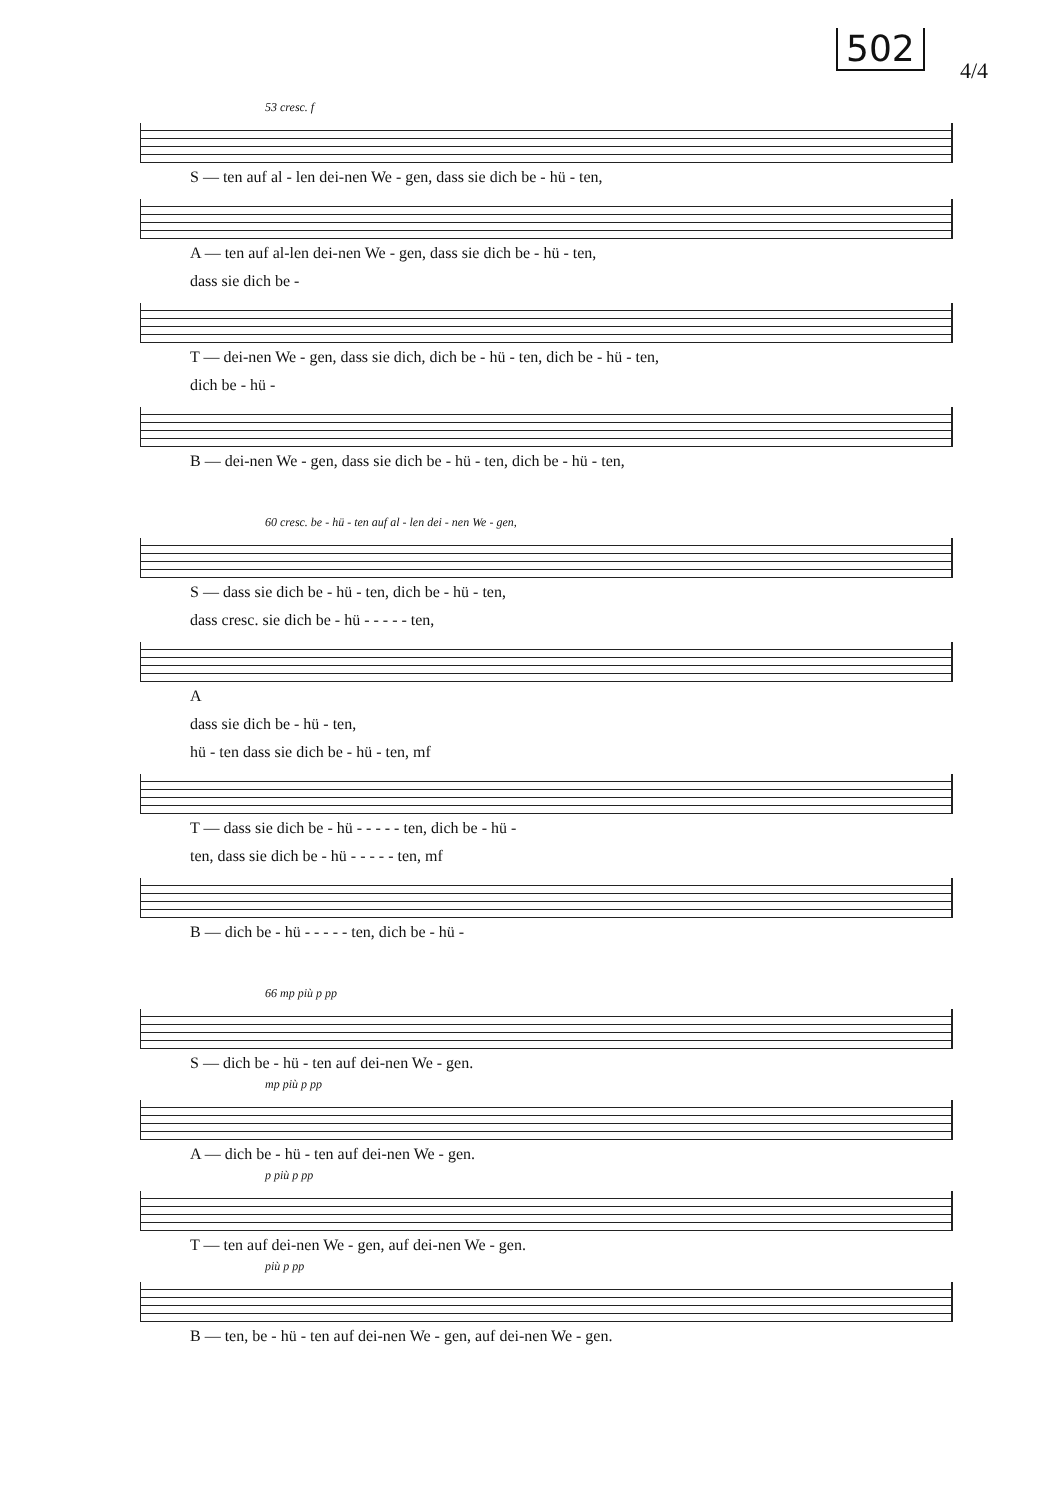502
4/4
53 cresc. f
S — ten auf al - len dei-nen We - gen, dass sie dich be - hü - ten,
A — ten auf al-len dei-nen We - gen, dass sie dich be - hü - ten,
dass sie dich be -
T — dei-nen We - gen, dass sie dich, dich be - hü - ten, dich be - hü - ten,
dich be - hü -
B — dei-nen We - gen, dass sie dich be - hü - ten, dich be - hü - ten,
60 cresc. be - hü - ten auf al - len dei - nen We - gen,
S — dass sie dich be - hü - ten, dich be - hü - ten,
dass cresc. sie dich be - hü - - - - - ten,
A
dass sie dich be - hü - ten,
hü - ten dass sie dich be - hü - ten, mf
T — dass sie dich be - hü - - - - - ten, dich be - hü -
ten, dass sie dich be - hü - - - - - ten, mf
B — dich be - hü - - - - - ten, dich be - hü -
66 mp più p pp
S — dich be - hü - ten auf dei-nen We - gen.
mp più p pp
A — dich be - hü - ten auf dei-nen We - gen.
p più p pp
T — ten auf dei-nen We - gen, auf dei-nen We - gen.
più p pp
B — ten, be - hü - ten auf dei-nen We - gen, auf dei-nen We - gen.